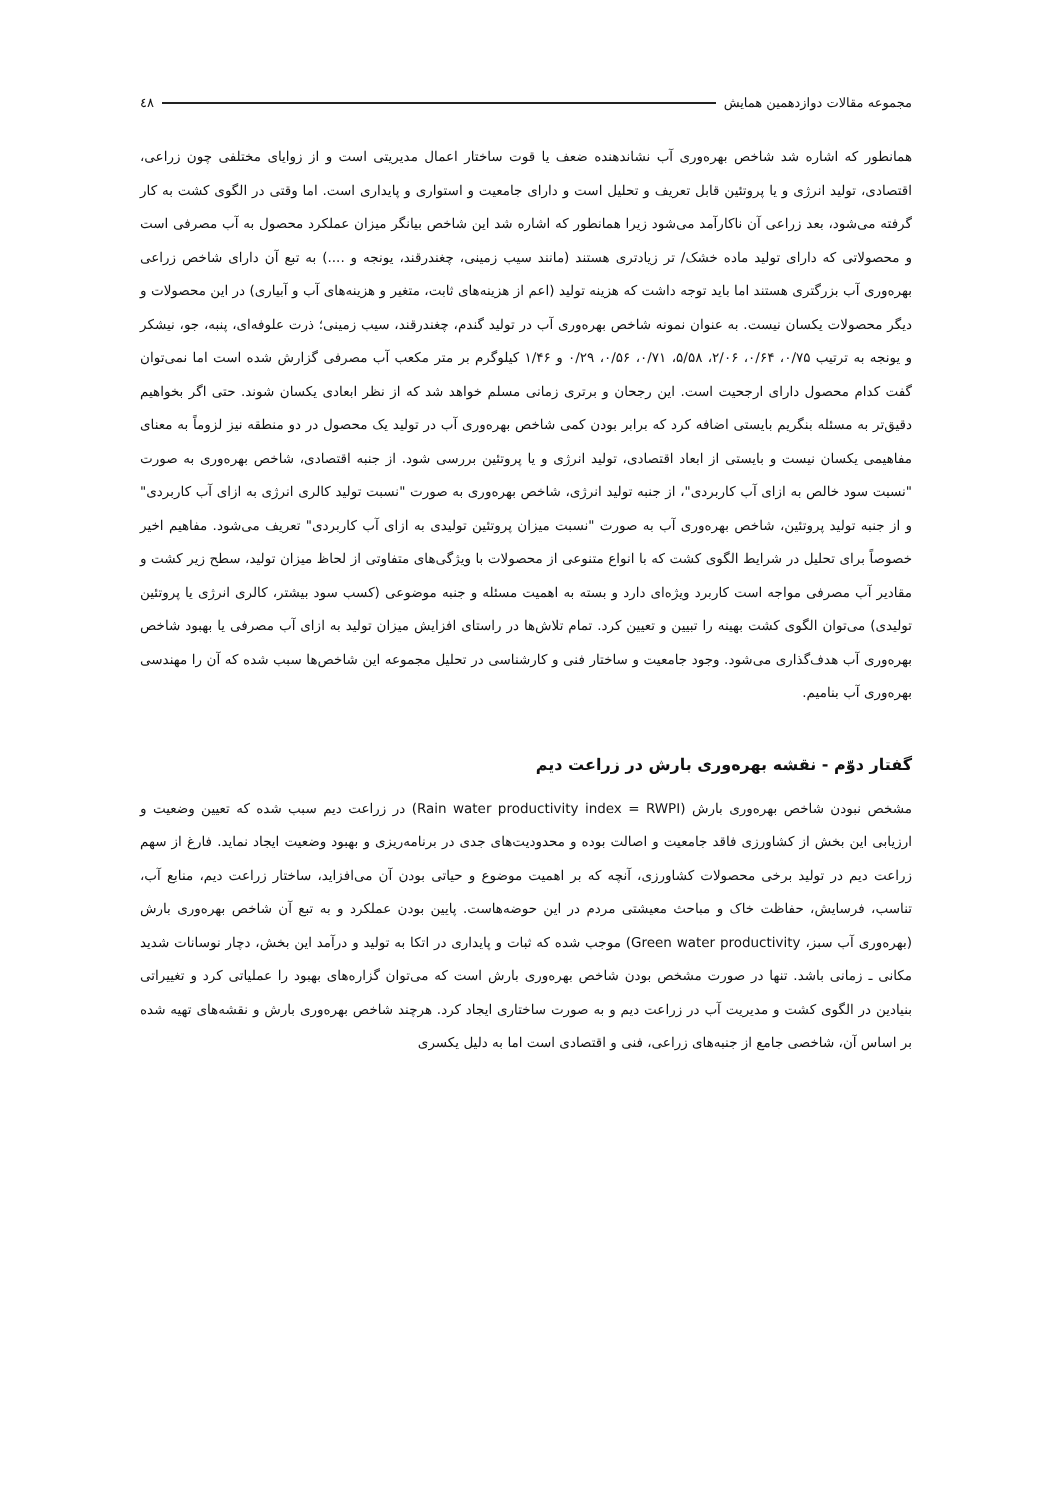مجموعه مقالات دوازدهمین همایش ٤٨
همانطور که اشاره شد شاخص بهره‌وری آب نشاندهنده ضعف یا قوت ساختار اعمال مدیریتی است و از زوایای مختلفی چون زراعی، اقتصادی، تولید انرژی و یا پروتئین قابل تعریف و تحلیل است و دارای جامعیت و استواری و پایداری است. اما وقتی در الگوی کشت به کار گرفته می‌شود، بعد زراعی آن ناکارآمد می‌شود زیرا همانطور که اشاره شد این شاخص بیانگر میزان عملکرد محصول به آب مصرفی است و محصولاتی که دارای تولید ماده خشک/ تر زیادتری هستند (مانند سیب زمینی، چغندرقند، یونجه و ....) به تبع آن دارای شاخص زراعی بهره‌وری آب بزرگتری هستند اما باید توجه داشت که هزینه تولید (اعم از هزینه‌های ثابت، متغیر و هزینه‌های آب و آبیاری) در این محصولات و دیگر محصولات یکسان نیست. به عنوان نمونه شاخص بهره‌وری آب در تولید گندم، چغندرقند، سیب زمینی؛ ذرت علوفه‌ای، پنبه، جو، نیشکر و یونجه به ترتیب ۰/۷۵، ۰/۶۴، ۲/۰۶، ۵/۵۸، ۰/۷۱، ۰/۵۶، ۰/۲۹ و ۱/۴۶ کیلوگرم بر متر مکعب آب مصرفی گزارش شده است اما نمی‌توان گفت کدام محصول دارای ارجحیت است. این رجحان و برتری زمانی مسلم خواهد شد که از نظر ابعادی یکسان شوند. حتی اگر بخواهیم دقیق‌تر به مسئله بنگریم بایستی اضافه کرد که برابر بودن کمی شاخص بهره‌وری آب در تولید یک محصول در دو منطقه نیز لزوماً به معنای مفاهیمی یکسان نیست و بایستی از ابعاد اقتصادی، تولید انرژی و یا پروتئین بررسی شود. از جنبه اقتصادی، شاخص بهره‌وری به صورت "نسبت سود خالص به ازای آب کاربردی"، از جنبه تولید انرژی، شاخص بهره‌وری به صورت "نسبت تولید کالری انرژی به ازای آب کاربردی" و از جنبه تولید پروتئین، شاخص بهره‌وری آب به صورت "نسبت میزان پروتئین تولیدی به ازای آب کاربردی" تعریف می‌شود. مفاهیم اخیر خصوصاً برای تحلیل در شرایط الگوی کشت که با انواع متنوعی از محصولات با ویژگی‌های متفاوتی از لحاظ میزان تولید، سطح زیر کشت و مقادیر آب مصرفی مواجه است کاربرد ویژه‌ای دارد و بسته به اهمیت مسئله و جنبه موضوعی (کسب سود بیشتر، کالری انرژی یا پروتئین تولیدی) می‌توان الگوی کشت بهینه را تبیین و تعیین کرد. تمام تلاش‌ها در راستای افزایش میزان تولید به ازای آب مصرفی یا بهبود شاخص بهره‌وری آب هدف‌گذاری می‌شود. وجود جامعیت و ساختار فنی و کارشناسی در تحلیل مجموعه این شاخص‌ها سبب شده که آن را مهندسی بهره‌وری آب بنامیم.
گفتار دوّم - نقشه بهره‌وری بارش در زراعت دیم
مشخص نبودن شاخص بهره‌وری بارش (Rain water productivity index = RWPI) در زراعت دیم سبب شده که تعیین وضعیت و ارزیابی این بخش از کشاورزی فاقد جامعیت و اصالت بوده و محدودیت‌های جدی در برنامه‌ریزی و بهبود وضعیت ایجاد نماید. فارغ از سهم زراعت دیم در تولید برخی محصولات کشاورزی، آنچه که بر اهمیت موضوع و حیاتی بودن آن می‌افزاید، ساختار زراعت دیم، منابع آب، تناسب، فرسایش، حفاظت خاک و مباحث معیشتی مردم در این حوضه‌هاست. پایین بودن عملکرد و به تبع آن شاخص بهره‌وری بارش (بهره‌وری آب سبز، Green water productivity) موجب شده که ثبات و پایداری در اتکا به تولید و درآمد این بخش، دچار نوسانات شدید مکانی ـ زمانی باشد. تنها در صورت مشخص بودن شاخص بهره‌وری بارش است که می‌توان گزاره‌های بهبود را عملیاتی کرد و تغییراتی بنیادین در الگوی کشت و مدیریت آب در زراعت دیم و به صورت ساختاری ایجاد کرد. هرچند شاخص بهره‌وری بارش و نقشه‌های تهیه شده بر اساس آن، شاخصی جامع از جنبه‌های زراعی، فنی و اقتصادی است اما به دلیل یکسری